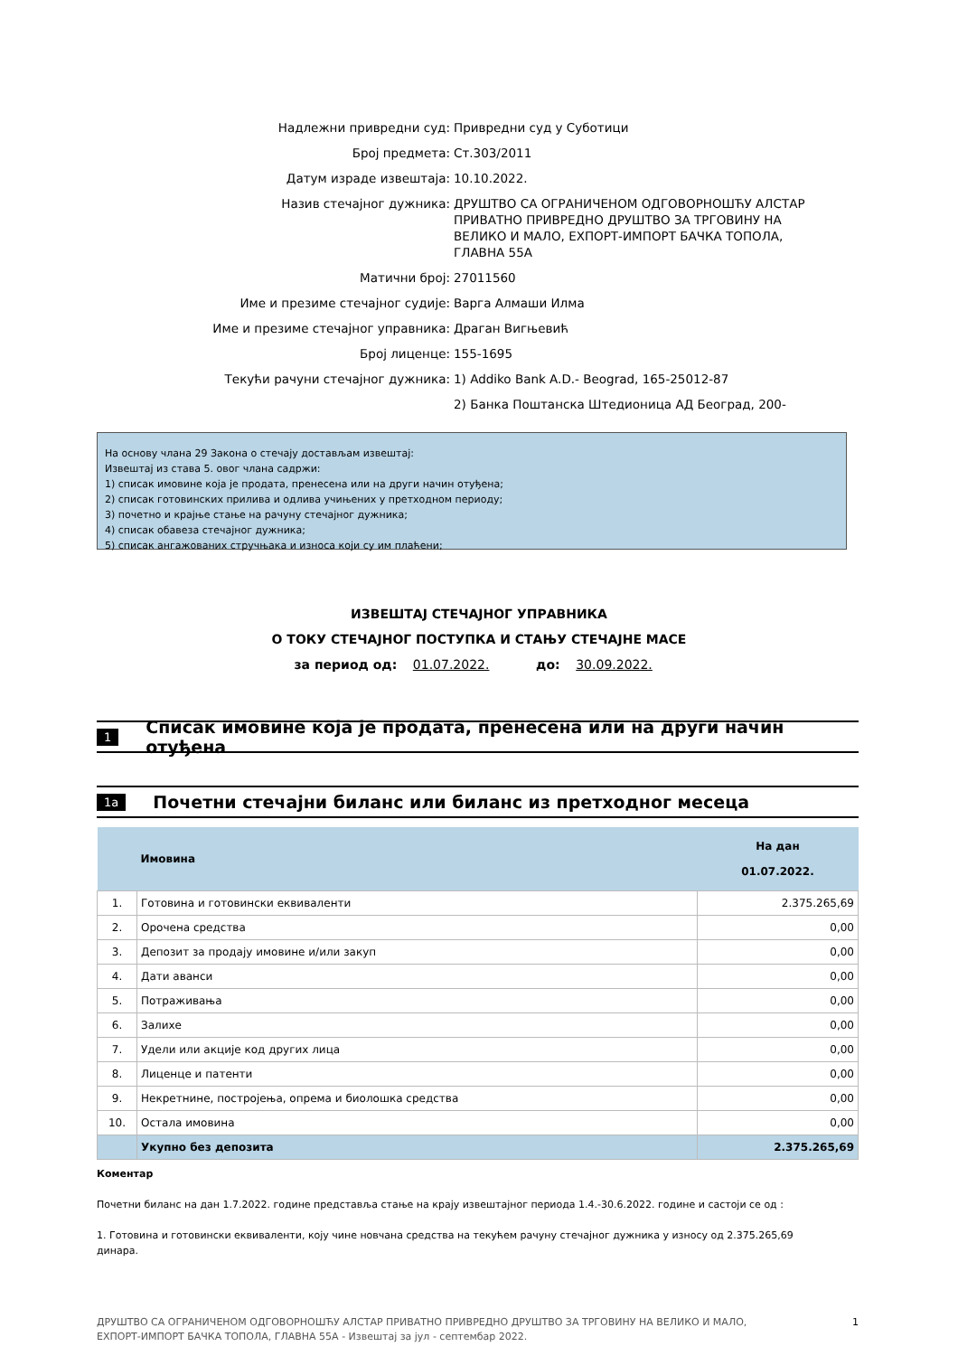Надлежни привредни суд: Привредни суд у Суботици
Број предмета: Ст.303/2011
Датум израде извештаја: 10.10.2022.
Назив стечајног дужника: ДРУШТВО СА ОГРАНИЧЕНОМ ОДГОВОРНОШЋУ АЛСТАР ПРИВАТНО ПРИВРЕДНО ДРУШТВО ЗА ТРГОВИНУ НА ВЕЛИКО И МАЛО, ЕХПОРТ-ИМПОРТ БАЧКА ТОПОЛА, ГЛАВНА 55А
Матични број: 27011560
Име и презиме стечајног судије: Варга Алмаши Илма
Име и презиме стечајног управника: Драган Вигњевић
Број лиценце: 155-1695
Текући рачуни стечајног дужника: 1) Addiko Bank A.D.- Beograd, 165-25012-87
2) Банка Поштанска Штедионица АД Београд, 200-
На основу члана 29 Закона о стечају достављам извештај:
Извештај из става 5. овог члана садржи:
1) списак имовине која је продата, пренесена или на други начин отуђена;
2) списак готовинских прилива и одлива учињених у претходном периоду;
3) почетно и крајње стање на рачуну стечајног дужника;
4) списак обавеза стечајног дужника;
5) списак ангажованих стручњака и износа који су им плаћени;
ИЗВЕШТАЈ СТЕЧАЈНОГ УПРАВНИКА
О ТОКУ СТЕЧАЈНОГ ПОСТУПКА И СТАЊУ СТЕЧАЈНЕ МАСЕ
за период од: 01.07.2022. до: 30.09.2022.
1 Списак имовине која је продата, пренесена или на други начин отуђена
1a Почетни стечајни биланс или биланс из претходног месеца
| | Имовина | На дан 01.07.2022. |
| --- | --- | --- |
| 1. | Готовина и готовински еквиваленти | 2.375.265,69 |
| 2. | Орочена средства | 0,00 |
| 3. | Депозит за продају имовине и/или закуп | 0,00 |
| 4. | Дати аванси | 0,00 |
| 5. | Потраживања | 0,00 |
| 6. | Залихе | 0,00 |
| 7. | Удели или акције код других лица | 0,00 |
| 8. | Лиценце и патенти | 0,00 |
| 9. | Некретнине, постројења, опрема и биолошка средства | 0,00 |
| 10. | Остала имовина | 0,00 |
| | Укупно без депозита | 2.375.265,69 |
Коментар
Почетни биланс на дан 1.7.2022. године представља стање на крају извештајног периода 1.4.-30.6.2022. године и састоји се од :
1. Готовина и готовински еквиваленти, коју чине новчана средства на текућем рачуну стечајног дужника у износу од 2.375.265,69 динара.
ДРУШТВО СА ОГРАНИЧЕНОМ ОДГОВОРНОШЋУ АЛСТАР ПРИВАТНО ПРИВРЕДНО ДРУШТВО ЗА ТРГОВИНУ НА ВЕЛИКО И МАЛО,
ЕХПОРТ-ИМПОРТ БАЧКА ТОПОЛА, ГЛАВНА 55А - Извештај за јул - септембар 2022.
1